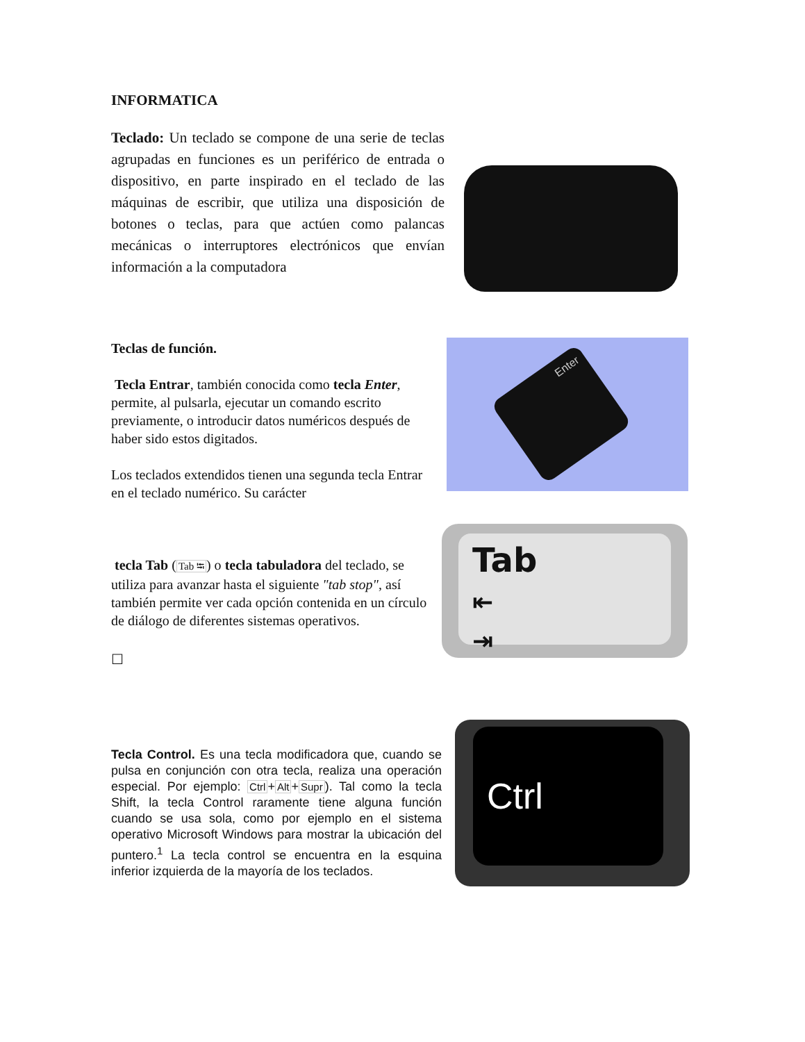INFORMATICA
Teclado: Un teclado se compone de una serie de teclas agrupadas en funciones es un periférico de entrada o dispositivo, en parte inspirado en el teclado de las máquinas de escribir, que utiliza una disposición de botones o teclas, para que actúen como palancas mecánicas o interruptores electrónicos que envían información a la computadora
Teclas de función.
Tecla Entrar, también conocida como tecla Enter, permite, al pulsarla, ejecutar un comando escrito previamente, o introducir datos numéricos después de haber sido estos digitados.
Los teclados extendidos tienen una segunda tecla Entrar en el teclado numérico. Su carácter
Enter
tecla Tab (Tab ⭾) o tecla tabuladora del teclado, se utiliza para avanzar hasta el siguiente "tab stop", así también permite ver cada opción contenida en un círculo de diálogo de diferentes sistemas operativos.
☐
Tab
⇤
⇥
Tecla Control. Es una tecla modificadora que, cuando se pulsa en conjunción con otra tecla, realiza una operación especial. Por ejemplo: Ctrl+Alt+Supr). Tal como la tecla Shift, la tecla Control raramente tiene alguna función cuando se usa sola, como por ejemplo en el sistema operativo Microsoft Windows para mostrar la ubicación del puntero.<sup>1</sup> La tecla control se encuentra en la esquina inferior izquierda de la mayoría de los teclados.
Ctrl